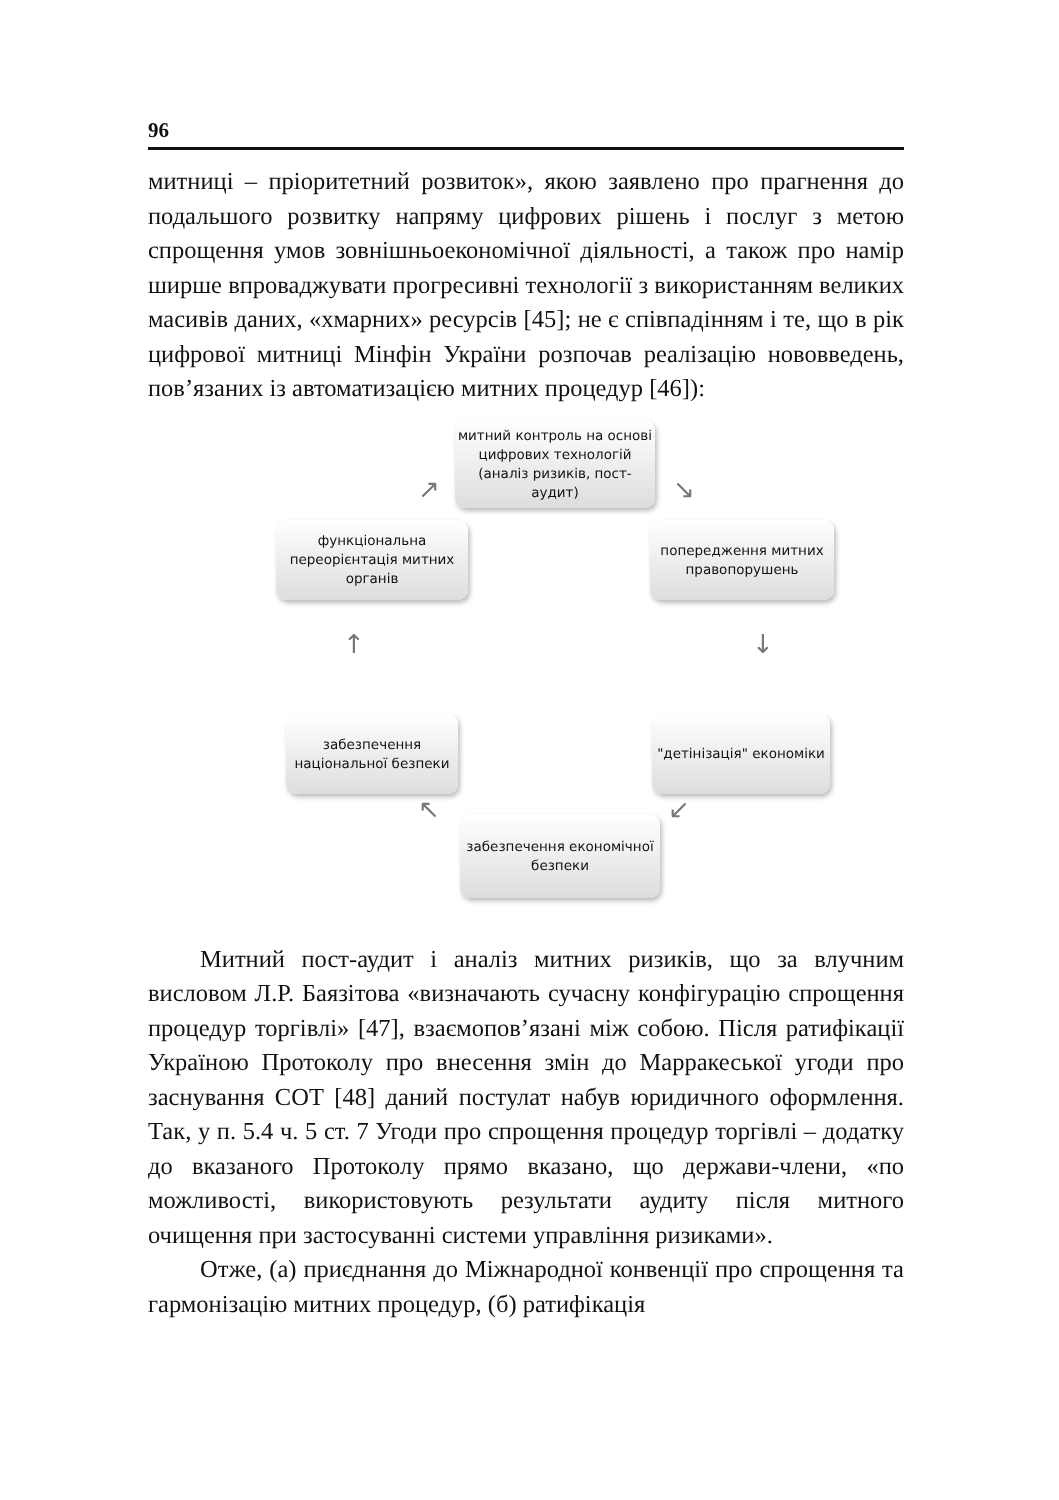96
митниці – пріоритетний розвиток», якою заявлено про прагнення до подальшого розвитку напряму цифрових рішень і послуг з метою спрощення умов зовнішньоекономічної діяльності, а також про намір ширше впроваджувати прогресивні технології з використанням великих масивів даних, «хмарних» ресурсів [45]; не є співпадінням і те, що в рік цифрової митниці Мінфін України розпочав реалізацію нововведень, пов’язаних із автоматизацією митних процедур [46]):
митний контроль на основі цифрових технологій (аналіз ризиків, пост-аудит)
функціональна переорієнтація митних органів
попередження митних правопорушень
забезпечення національної безпеки
"детінізація" економіки
забезпечення економічної безпеки
↗ ↘
↓
↑
↙
↖
Митний пост-аудит і аналіз митних ризиків, що за влучним висловом Л.Р. Баязітова «визначають сучасну конфігурацію спрощення процедур торгівлі» [47], взаємопов’язані між собою. Після ратифікації Україною Протоколу про внесення змін до Марракеської угоди про заснування СОТ [48] даний постулат набув юридичного оформлення. Так, у п. 5.4 ч. 5 ст. 7 Угоди про спрощення процедур торгівлі – додатку до вказаного Протоколу прямо вказано, що держави-члени, «по можливості, використовують результати аудиту після митного очищення при застосуванні системи управління ризиками».
Отже, (а) приєднання до Міжнародної конвенції про спрощення та гармонізацію митних процедур, (б) ратифікація